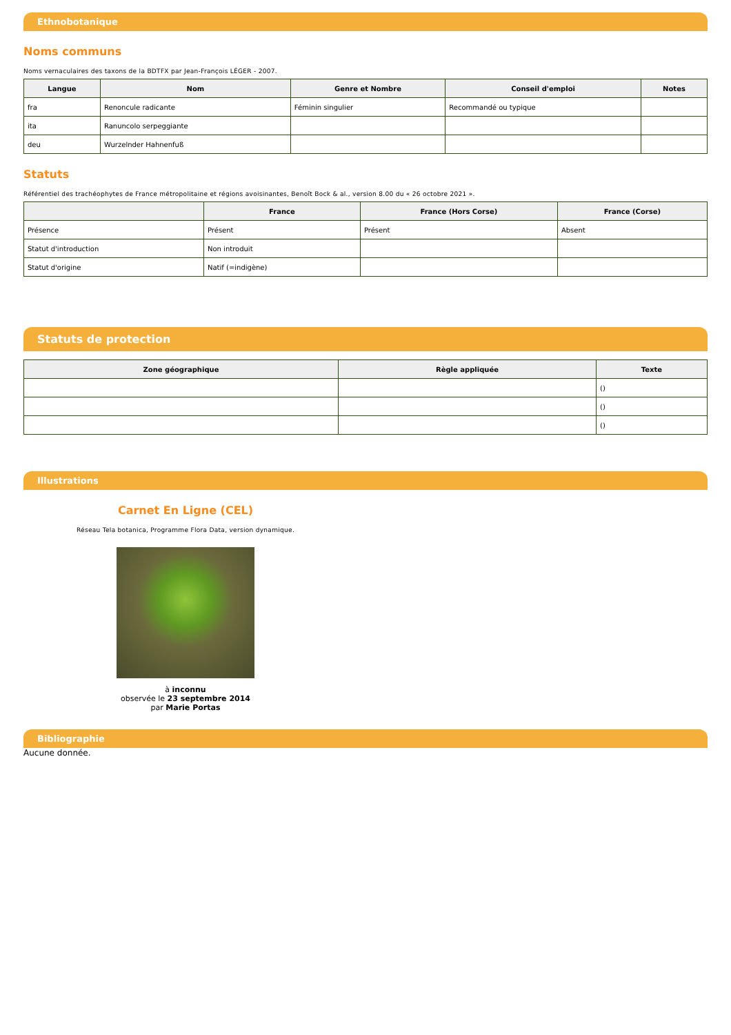Ethnobotanique
Noms communs
Noms vernaculaires des taxons de la BDTFX par Jean-François LÉGER - 2007.
| Langue | Nom | Genre et Nombre | Conseil d'emploi | Notes |
| --- | --- | --- | --- | --- |
| fra | Renoncule radicante | Féminin singulier | Recommandé ou typique | |
| ita | Ranuncolo serpeggiante | | | |
| deu | Wurzelnder Hahnenfuß | | | |
Statuts
Référentiel des trachéophytes de France métropolitaine et régions avoisinantes, Benoît Bock & al., version 8.00 du « 26 octobre 2021 ».
| | France | France (Hors Corse) | France (Corse) |
| --- | --- | --- | --- |
| Présence | Présent | Présent | Absent |
| Statut d'introduction | Non introduit | | |
| Statut d'origine | Natif (=indigène) | | |
Statuts de protection
| Zone géographique | Règle appliquée | Texte |
| --- | --- | --- |
| | | () |
| | | () |
| | | () |
Illustrations
Carnet En Ligne (CEL)
Réseau Tela botanica, Programme Flora Data, version dynamique.
à inconnu
observée le 23 septembre 2014
par Marie Portas
Bibliographie
Aucune donnée.